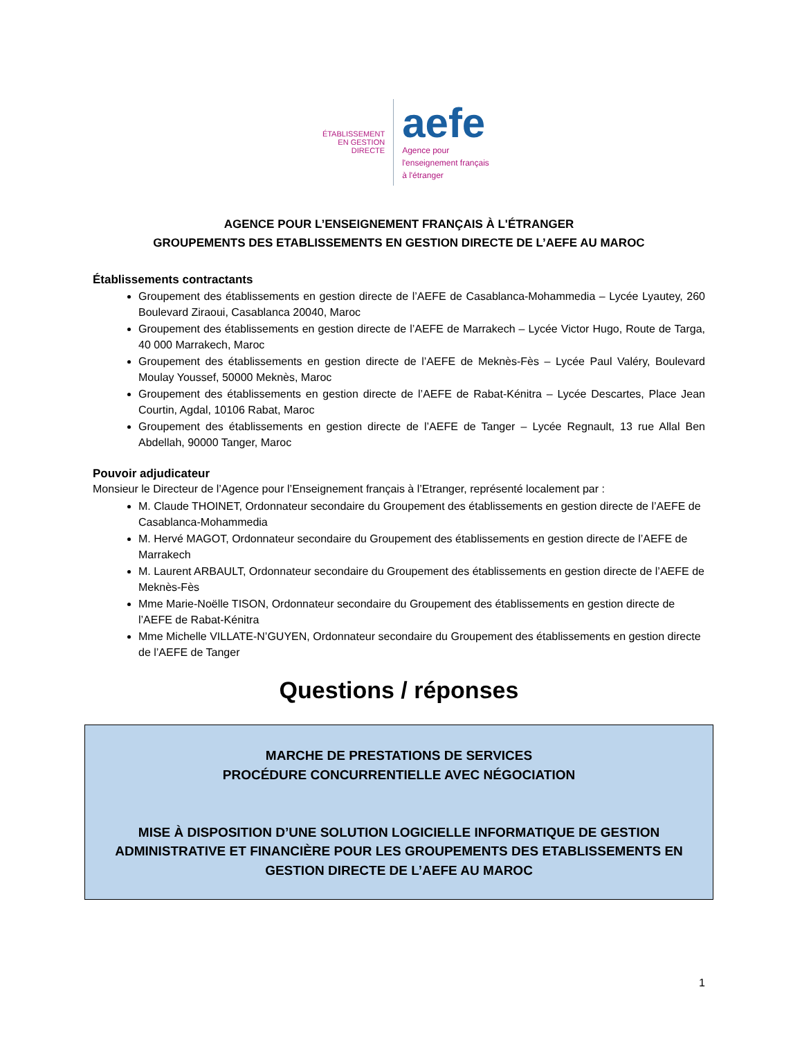ÉTABLISSEMENT
EN GESTION DIRECTE
aefe
Agence pour
l'enseignement français
à l'étranger
AGENCE POUR L’ENSEIGNEMENT FRANÇAIS À L'ÉTRANGER
GROUPEMENTS DES ETABLISSEMENTS EN GESTION DIRECTE DE L’AEFE AU MAROC
Établissements contractants
Groupement des établissements en gestion directe de l’AEFE de Casablanca-Mohammedia – Lycée Lyautey, 260 Boulevard Ziraoui, Casablanca 20040, Maroc
Groupement des établissements en gestion directe de l’AEFE de Marrakech – Lycée Victor Hugo, Route de Targa, 40 000 Marrakech, Maroc
Groupement des établissements en gestion directe de l’AEFE de Meknès-Fès – Lycée Paul Valéry, Boulevard Moulay Youssef, 50000 Meknès, Maroc
Groupement des établissements en gestion directe de l’AEFE de Rabat-Kénitra – Lycée Descartes, Place Jean Courtin, Agdal, 10106 Rabat, Maroc
Groupement des établissements en gestion directe de l’AEFE de Tanger – Lycée Regnault, 13 rue Allal Ben Abdellah, 90000 Tanger, Maroc
Pouvoir adjudicateur
Monsieur le Directeur de l’Agence pour l’Enseignement français à l’Etranger, représenté localement par :
M. Claude THOINET, Ordonnateur secondaire du Groupement des établissements en gestion directe de l’AEFE de Casablanca-Mohammedia
M. Hervé MAGOT, Ordonnateur secondaire du Groupement des établissements en gestion directe de l’AEFE de Marrakech
M. Laurent ARBAULT, Ordonnateur secondaire du Groupement des établissements en gestion directe de l’AEFE de Meknès-Fès
Mme Marie-Noëlle TISON, Ordonnateur secondaire du Groupement des établissements en gestion directe de l’AEFE de Rabat-Kénitra
Mme Michelle VILLATE-N’GUYEN, Ordonnateur secondaire du Groupement des établissements en gestion directe de l’AEFE de Tanger
Questions / réponses
MARCHE DE PRESTATIONS DE SERVICES
PROCÉDURE CONCURRENTIELLE AVEC NÉGOCIATION
MISE À DISPOSITION D’UNE SOLUTION LOGICIELLE INFORMATIQUE DE GESTION ADMINISTRATIVE ET FINANCIÈRE POUR LES GROUPEMENTS DES ETABLISSEMENTS EN GESTION DIRECTE DE L’AEFE AU MAROC
1